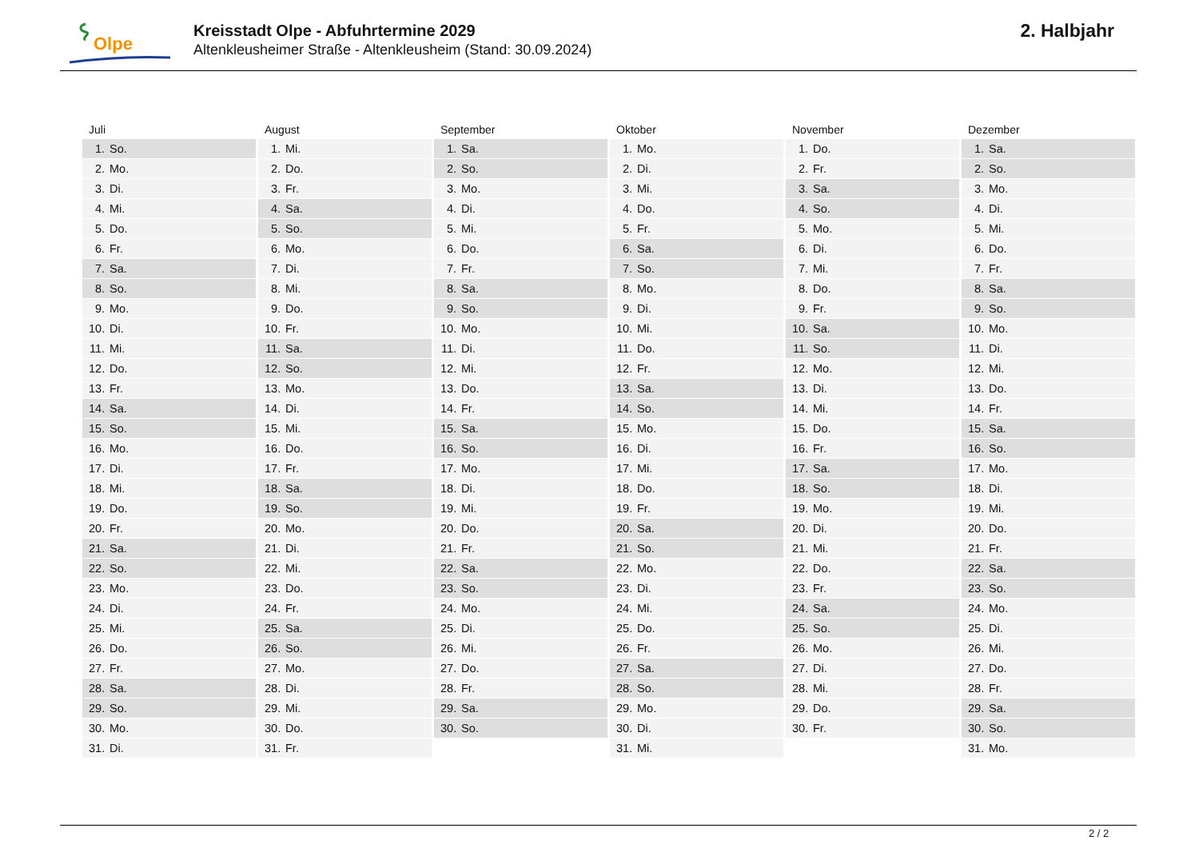Olpe
Kreisstadt Olpe - Abfuhrtermine 2029
Altenkleusheimer Straße - Altenkleusheim (Stand: 30.09.2024)
2. Halbjahr
| Juli | August | September | Oktober | November | Dezember |
| --- | --- | --- | --- | --- | --- |
| 1. So. | 1. Mi. | 1. Sa. | 1. Mo. | 1. Do. | 1. Sa. |
| 2. Mo. | 2. Do. | 2. So. | 2. Di. | 2. Fr. | 2. So. |
| 3. Di. | 3. Fr. | 3. Mo. | 3. Mi. | 3. Sa. | 3. Mo. |
| 4. Mi. | 4. Sa. | 4. Di. | 4. Do. | 4. So. | 4. Di. |
| 5. Do. | 5. So. | 5. Mi. | 5. Fr. | 5. Mo. | 5. Mi. |
| 6. Fr. | 6. Mo. | 6. Do. | 6. Sa. | 6. Di. | 6. Do. |
| 7. Sa. | 7. Di. | 7. Fr. | 7. So. | 7. Mi. | 7. Fr. |
| 8. So. | 8. Mi. | 8. Sa. | 8. Mo. | 8. Do. | 8. Sa. |
| 9. Mo. | 9. Do. | 9. So. | 9. Di. | 9. Fr. | 9. So. |
| 10. Di. | 10. Fr. | 10. Mo. | 10. Mi. | 10. Sa. | 10. Mo. |
| 11. Mi. | 11. Sa. | 11. Di. | 11. Do. | 11. So. | 11. Di. |
| 12. Do. | 12. So. | 12. Mi. | 12. Fr. | 12. Mo. | 12. Mi. |
| 13. Fr. | 13. Mo. | 13. Do. | 13. Sa. | 13. Di. | 13. Do. |
| 14. Sa. | 14. Di. | 14. Fr. | 14. So. | 14. Mi. | 14. Fr. |
| 15. So. | 15. Mi. | 15. Sa. | 15. Mo. | 15. Do. | 15. Sa. |
| 16. Mo. | 16. Do. | 16. So. | 16. Di. | 16. Fr. | 16. So. |
| 17. Di. | 17. Fr. | 17. Mo. | 17. Mi. | 17. Sa. | 17. Mo. |
| 18. Mi. | 18. Sa. | 18. Di. | 18. Do. | 18. So. | 18. Di. |
| 19. Do. | 19. So. | 19. Mi. | 19. Fr. | 19. Mo. | 19. Mi. |
| 20. Fr. | 20. Mo. | 20. Do. | 20. Sa. | 20. Di. | 20. Do. |
| 21. Sa. | 21. Di. | 21. Fr. | 21. So. | 21. Mi. | 21. Fr. |
| 22. So. | 22. Mi. | 22. Sa. | 22. Mo. | 22. Do. | 22. Sa. |
| 23. Mo. | 23. Do. | 23. So. | 23. Di. | 23. Fr. | 23. So. |
| 24. Di. | 24. Fr. | 24. Mo. | 24. Mi. | 24. Sa. | 24. Mo. |
| 25. Mi. | 25. Sa. | 25. Di. | 25. Do. | 25. So. | 25. Di. |
| 26. Do. | 26. So. | 26. Mi. | 26. Fr. | 26. Mo. | 26. Mi. |
| 27. Fr. | 27. Mo. | 27. Do. | 27. Sa. | 27. Di. | 27. Do. |
| 28. Sa. | 28. Di. | 28. Fr. | 28. So. | 28. Mi. | 28. Fr. |
| 29. So. | 29. Mi. | 29. Sa. | 29. Mo. | 29. Do. | 29. Sa. |
| 30. Mo. | 30. Do. | 30. So. | 30. Di. | 30. Fr. | 30. So. |
| 31. Di. | 31. Fr. | | 31. Mi. | | 31. Mo. |
2 / 2